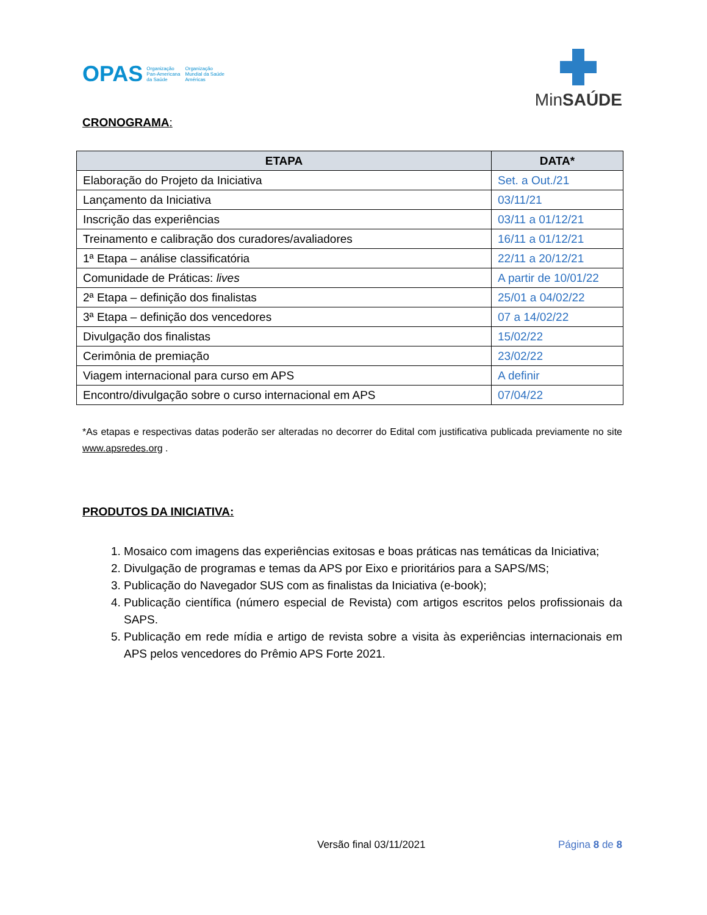OPAS Organização
Pan-Americana
da Saúde Organização
Mundial da Saúde
Américas
MinSAÚDE
CRONOGRAMA:
| ETAPA | DATA* |
| --- | --- |
| Elaboração do Projeto da Iniciativa | Set. a Out./21 |
| Lançamento da Iniciativa | 03/11/21 |
| Inscrição das experiências | 03/11 a 01/12/21 |
| Treinamento e calibração dos curadores/avaliadores | 16/11 a 01/12/21 |
| 1ª Etapa – análise classificatória | 22/11 a 20/12/21 |
| Comunidade de Práticas: lives | A partir de 10/01/22 |
| 2ª Etapa – definição dos finalistas | 25/01 a 04/02/22 |
| 3ª Etapa – definição dos vencedores | 07 a 14/02/22 |
| Divulgação dos finalistas | 15/02/22 |
| Cerimônia de premiação | 23/02/22 |
| Viagem internacional para curso em APS | A definir |
| Encontro/divulgação sobre o curso internacional em APS | 07/04/22 |
*As etapas e respectivas datas poderão ser alteradas no decorrer do Edital com justificativa publicada previamente no site www.apsredes.org .
PRODUTOS DA INICIATIVA:
1. Mosaico com imagens das experiências exitosas e boas práticas nas temáticas da Iniciativa;
2. Divulgação de programas e temas da APS por Eixo e prioritários para a SAPS/MS;
3. Publicação do Navegador SUS com as finalistas da Iniciativa (e-book);
4. Publicação científica (número especial de Revista) com artigos escritos pelos profissionais da SAPS.
5. Publicação em rede mídia e artigo de revista sobre a visita às experiências internacionais em APS pelos vencedores do Prêmio APS Forte 2021.
Versão final 03/11/2021 Página 8 de 8